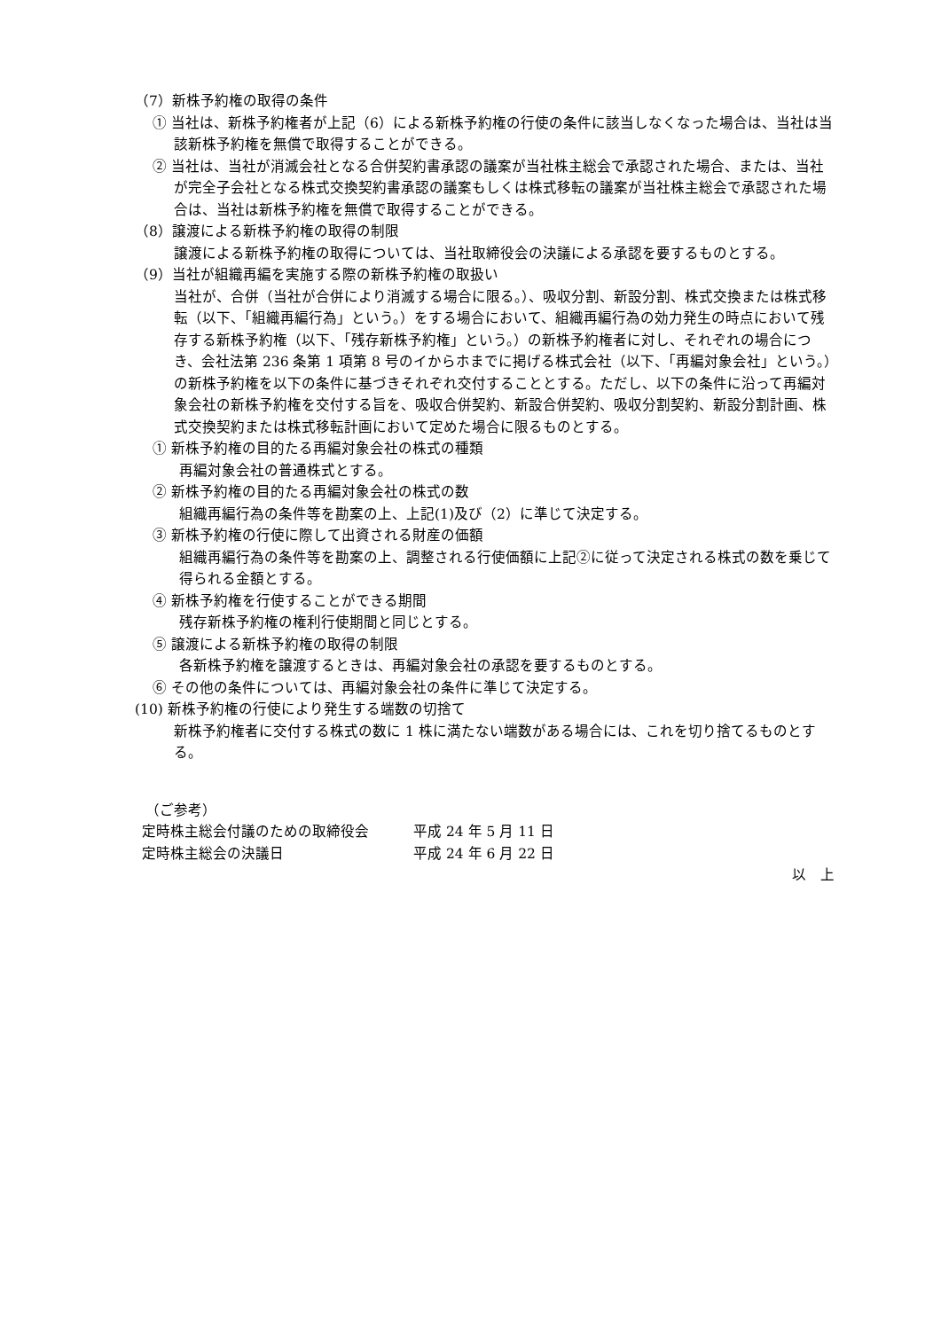（7）新株予約権の取得の条件
① 当社は、新株予約権者が上記（6）による新株予約権の行使の条件に該当しなくなった場合は、当社は当該新株予約権を無償で取得することができる。
② 当社は、当社が消滅会社となる合併契約書承認の議案が当社株主総会で承認された場合、または、当社が完全子会社となる株式交換契約書承認の議案もしくは株式移転の議案が当社株主総会で承認された場合は、当社は新株予約権を無償で取得することができる。
（8）譲渡による新株予約権の取得の制限
譲渡による新株予約権の取得については、当社取締役会の決議による承認を要するものとする。
（9）当社が組織再編を実施する際の新株予約権の取扱い
当社が、合併（当社が合併により消滅する場合に限る。）、吸収分割、新設分割、株式交換または株式移転（以下、「組織再編行為」という。）をする場合において、組織再編行為の効力発生の時点において残存する新株予約権（以下、「残存新株予約権」という。）の新株予約権者に対し、それぞれの場合につき、会社法第 236 条第 1 項第 8 号のイからホまでに掲げる株式会社（以下、「再編対象会社」という。）の新株予約権を以下の条件に基づきそれぞれ交付することとする。ただし、以下の条件に沿って再編対象会社の新株予約権を交付する旨を、吸収合併契約、新設合併契約、吸収分割契約、新設分割計画、株式交換契約または株式移転計画において定めた場合に限るものとする。
① 新株予約権の目的たる再編対象会社の株式の種類
再編対象会社の普通株式とする。
② 新株予約権の目的たる再編対象会社の株式の数
組織再編行為の条件等を勘案の上、上記(1)及び（2）に準じて決定する。
③ 新株予約権の行使に際して出資される財産の価額
組織再編行為の条件等を勘案の上、調整される行使価額に上記②に従って決定される株式の数を乗じて得られる金額とする。
④ 新株予約権を行使することができる期間
残存新株予約権の権利行使期間と同じとする。
⑤ 譲渡による新株予約権の取得の制限
各新株予約権を譲渡するときは、再編対象会社の承認を要するものとする。
⑥ その他の条件については、再編対象会社の条件に準じて決定する。
(10) 新株予約権の行使により発生する端数の切捨て
新株予約権者に交付する株式の数に 1 株に満たない端数がある場合には、これを切り捨てるものとする。
（ご参考）
定時株主総会付議のための取締役会 平成 24 年 5 月 11 日
定時株主総会の決議日 平成 24 年 6 月 22 日
以　上